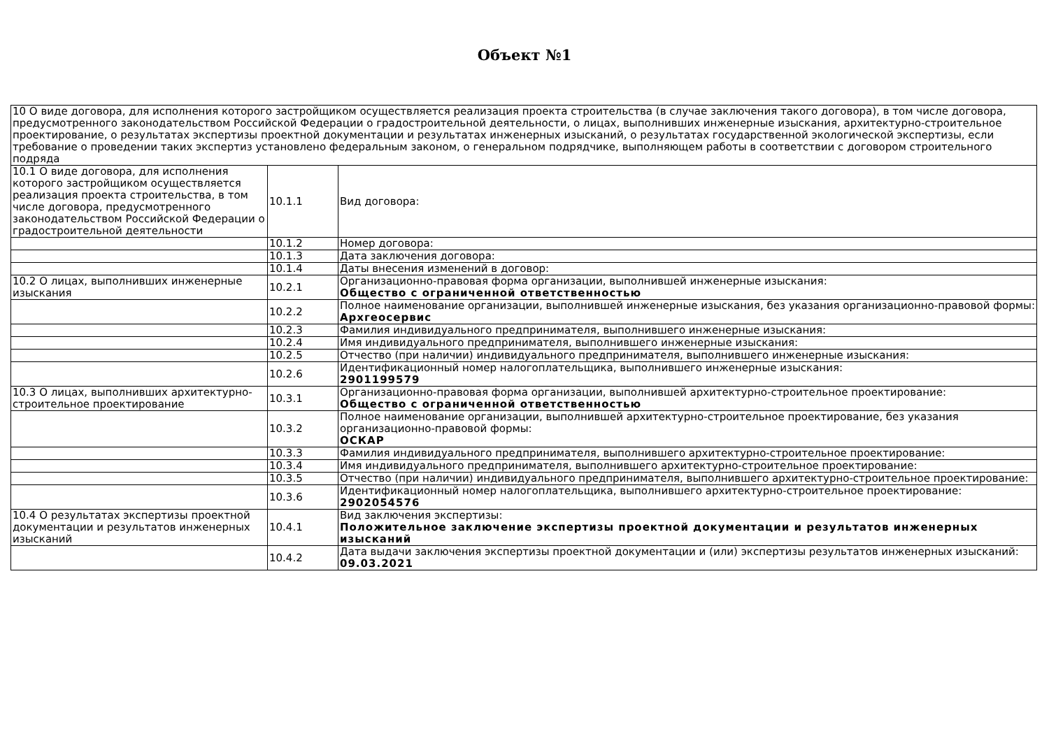Объект №1
| 10 О виде договора, для исполнения которого застройщиком осуществляется реализация проекта строительства (в случае заключения такого договора), в том числе договора, предусмотренного законодательством Российской Федерации о градостроительной деятельности, о лицах, выполнивших инженерные изыскания, архитектурно-строительное проектирование, о результатах экспертизы проектной документации и результатах инженерных изысканий, о результатах государственной экологической экспертизы, если требование о проведении таких экспертиз установлено федеральным законом, о генеральном подрядчике, выполняющем работы в соответствии с договором строительного подряда | | |
| 10.1 О виде договора, для исполнения которого застройщиком осуществляется реализация проекта строительства, в том числе договора, предусмотренного законодательством Российской Федерации о градостроительной деятельности | 10.1.1 | Вид договора: |
| | 10.1.2 | Номер договора: |
| | 10.1.3 | Дата заключения договора: |
| | 10.1.4 | Даты внесения изменений в договор: |
| 10.2 О лицах, выполнивших инженерные изыскания | 10.2.1 | Организационно-правовая форма организации, выполнившей инженерные изыскания: Общество с ограниченной ответственностью |
| | 10.2.2 | Полное наименование организации, выполнившей инженерные изыскания, без указания организационно-правовой формы: Архгеосервис |
| | 10.2.3 | Фамилия индивидуального предпринимателя, выполнившего инженерные изыскания: |
| | 10.2.4 | Имя индивидуального предпринимателя, выполнившего инженерные изыскания: |
| | 10.2.5 | Отчество (при наличии) индивидуального предпринимателя, выполнившего инженерные изыскания: |
| | 10.2.6 | Идентификационный номер налогоплательщика, выполнившего инженерные изыскания: 2901199579 |
| 10.3 О лицах, выполнивших архитектурно-строительное проектирование | 10.3.1 | Организационно-правовая форма организации, выполнившей архитектурно-строительное проектирование: Общество с ограниченной ответственностью |
| | 10.3.2 | Полное наименование организации, выполнившей архитектурно-строительное проектирование, без указания организационно-правовой формы: ОСКАР |
| | 10.3.3 | Фамилия индивидуального предпринимателя, выполнившего архитектурно-строительное проектирование: |
| | 10.3.4 | Имя индивидуального предпринимателя, выполнившего архитектурно-строительное проектирование: |
| | 10.3.5 | Отчество (при наличии) индивидуального предпринимателя, выполнившего архитектурно-строительное проектирование: |
| | 10.3.6 | Идентификационный номер налогоплательщика, выполнившего архитектурно-строительное проектирование: 2902054576 |
| 10.4 О результатах экспертизы проектной документации и результатов инженерных изысканий | 10.4.1 | Вид заключения экспертизы: Положительное заключение экспертизы проектной документации и результатов инженерных изысканий |
| | 10.4.2 | Дата выдачи заключения экспертизы проектной документации и (или) экспертизы результатов инженерных изысканий: 09.03.2021 |